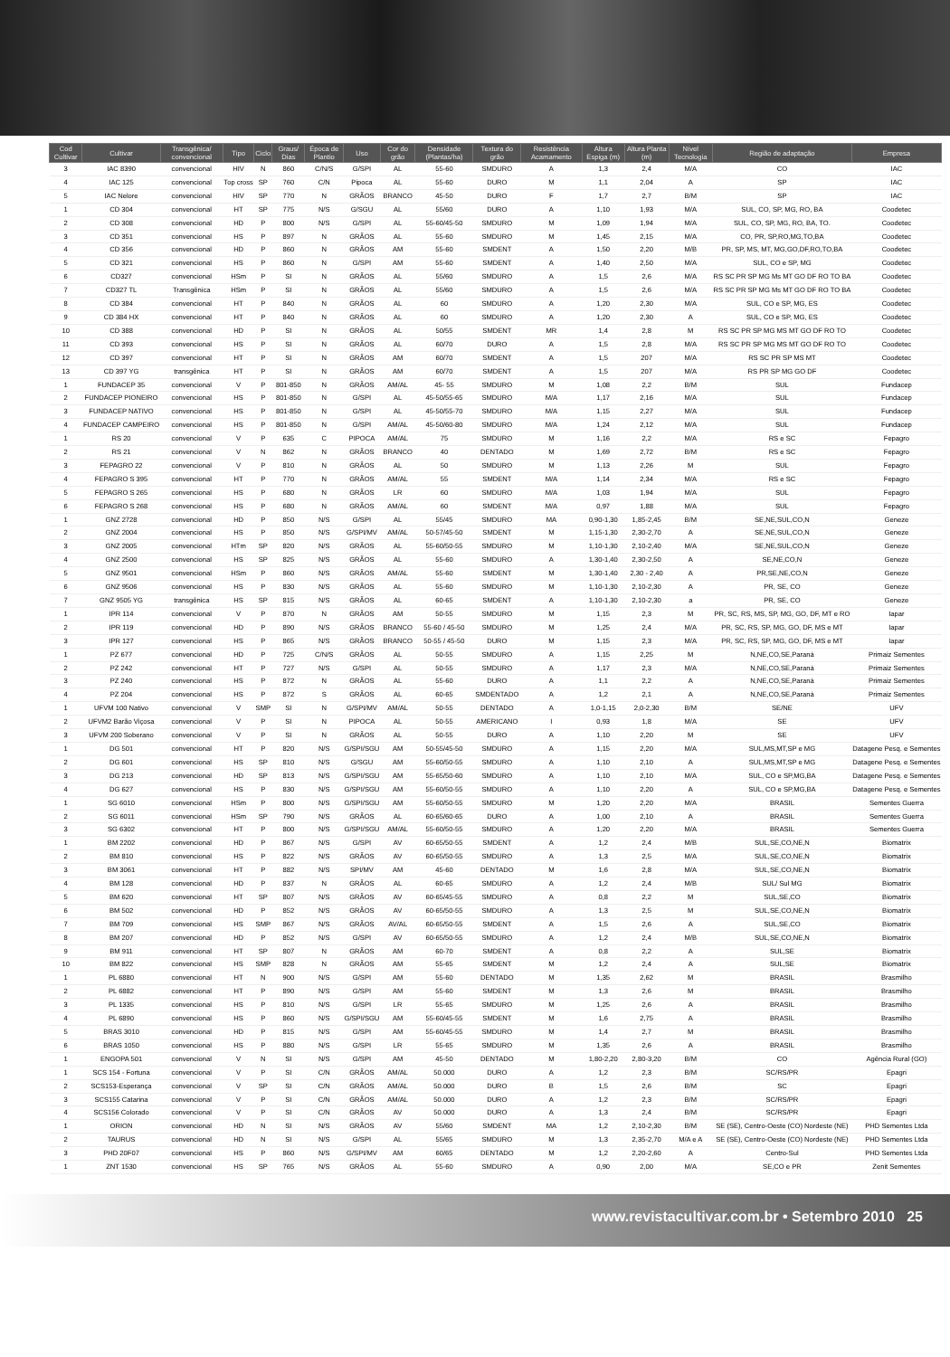| Cod Cultivar | Cultivar | Transgênica/ convencional | Tipo | Ciclo | Graus/ Dias | Época de Plantio | Uso | Cor do grão | Densidade (Plantas/ha) | Textura do grão | Resistência Acamamento | Altura Espiga (m) | Altura Planta (m) | Nível Tecnologia | Região de adaptação | Empresa |
| --- | --- | --- | --- | --- | --- | --- | --- | --- | --- | --- | --- | --- | --- | --- | --- | --- |
| 3 | IAC 8390 | convencional | HIV | N | 860 | C/N/S | G/SPI | AL | 55-60 | SMDURO | A | 1,3 | 2,4 | M/A | CO | IAC |
| 4 | IAC 125 | convencional | Top cross | SP | 760 | C/N | Pipoca | AL | 55-60 | DURO | M | 1,1 | 2,04 | A | SP | IAC |
| 5 | IAC Nelore | convencional | HIV | SP | 770 | N | GRÃOS | BRANCO | 45-50 | DURO | F | 1,7 | 2,7 | B/M | SP | IAC |
| 1 | CD 304 | convencional | HT | SP | 775 | N/S | G/SGU | AL | 55/60 | DURO | A | 1,10 | 1,93 | M/A | SUL, CO, SP, MG, RO, BA | Coodetec |
| 2 | CD 308 | convencional | HD | P | 800 | N/S | G/SPI | AL | 55-60/45-50 | SMDURO | M | 1,09 | 1,94 | M/A | SUL, CO, SP, MG, RO, BA, TO. | Coodetec |
| 3 | CD 351 | convencional | HS | P | 897 | N | GRÃOS | AL | 55-60 | SMDURO | M | 1,45 | 2,15 | M/A | CO, PR, SP,RO,MG,TO,BA | Coodetec |
| 4 | CD 356 | convencional | HD | P | 860 | N | GRÃOS | AM | 55-60 | SMDENT | A | 1,50 | 2,20 | M/B | PR, SP, MS, MT, MG,GO,DF,RO,TO,BA | Coodetec |
| 5 | CD 321 | convencional | HS | P | 860 | N | G/SPI | AM | 55-60 | SMDENT | A | 1,40 | 2,50 | M/A | SUL, CO e SP, MG | Coodetec |
| 6 | CD327 | convencional | HSm | P | SI | N | GRÃOS | AL | 55/60 | SMDURO | A | 1,5 | 2,6 | M/A | RS SC PR SP MG Ms MT GO DF RO TO BA | Coodetec |
| 7 | CD327 TL | Transgênica | HSm | P | SI | N | GRÃOS | AL | 55/60 | SMDURO | A | 1,5 | 2,6 | M/A | RS SC PR SP MG Ms MT GO DF RO TO BA | Coodetec |
| 8 | CD 384 | convencional | HT | P | 840 | N | GRÃOS | AL | 60 | SMDURO | A | 1,20 | 2,30 | M/A | SUL, CO e SP, MG, ES | Coodetec |
| 9 | CD 384 HX | convencional | HT | P | 840 | N | GRÃOS | AL | 60 | SMDURO | A | 1,20 | 2,30 | A | SUL, CO e SP, MG, ES | Coodetec |
| 10 | CD 388 | convencional | HD | P | SI | N | GRÃOS | AL | 50/55 | SMDENT | MR | 1,4 | 2,8 | M | RS SC PR SP MG MS MT GO DF RO TO | Coodetec |
| 11 | CD 393 | convencional | HS | P | SI | N | GRÃOS | AL | 60/70 | DURO | A | 1,5 | 2,8 | M/A | RS SC PR SP MG MS MT GO DF RO TO | Coodetec |
| 12 | CD 397 | convencional | HT | P | SI | N | GRÃOS | AM | 60/70 | SMDENT | A | 1,5 | 207 | M/A | RS SC PR SP MS MT | Coodetec |
| 13 | CD 397 YG | transgênica | HT | P | SI | N | GRÃOS | AM | 60/70 | SMDENT | A | 1,5 | 207 | M/A | RS PR SP MG GO DF | Coodetec |
| 1 | FUNDACEP 35 | convencional | V | P | 801-850 | N | GRÃOS | AM/AL | 45- 55 | SMDURO | M | 1,08 | 2,2 | B/M | SUL | Fundacep |
| 2 | FUNDACEP PIONEIRO | convencional | HS | P | 801-850 | N | G/SPI | AL | 45-50/55-65 | SMDURO | M/A | 1,17 | 2,16 | M/A | SUL | Fundacep |
| 3 | FUNDACEP NATIVO | convencional | HS | P | 801-850 | N | G/SPI | AL | 45-50/55-70 | SMDURO | M/A | 1,15 | 2,27 | M/A | SUL | Fundacep |
| 4 | FUNDACEP CAMPEIRO | convencional | HS | P | 801-850 | N | G/SPI | AM/AL | 45-50/60-80 | SMDURO | M/A | 1,24 | 2,12 | M/A | SUL | Fundacep |
| 1 | RS 20 | convencional | V | P | 635 | C | PIPOCA | AM/AL | 75 | SMDURO | M | 1,16 | 2,2 | M/A | RS e SC | Fepagro |
| 2 | RS 21 | convencional | V | N | 862 | N | GRÃOS | BRANCO | 40 | DENTADO | M | 1,69 | 2,72 | B/M | RS e SC | Fepagro |
| 3 | FEPAGRO 22 | convencional | V | P | 810 | N | GRÃOS | AL | 50 | SMDURO | M | 1,13 | 2,26 | M | SUL | Fepagro |
| 4 | FEPAGRO S 395 | convencional | HT | P | 770 | N | GRÃOS | AM/AL | 55 | SMDENT | M/A | 1,14 | 2,34 | M/A | RS e SC | Fepagro |
| 5 | FEPAGRO S 265 | convencional | HS | P | 680 | N | GRÃOS | LR | 60 | SMDURO | M/A | 1,03 | 1,94 | M/A | SUL | Fepagro |
| 6 | FEPAGRO S 268 | convencional | HS | P | 680 | N | GRÃOS | AM/AL | 60 | SMDENT | M/A | 0,97 | 1,88 | M/A | SUL | Fepagro |
| 1 | GNZ 2728 | convencional | HD | P | 850 | N/S | G/SPI | AL | 55/45 | SMDURO | MA | 0,90-1,30 | 1,85-2,45 | B/M | SE,NE,SUL,CO,N | Geneze |
| 2 | GNZ 2004 | convencional | HS | P | 850 | N/S | G/SPI/MV | AM/AL | 50-57/45-50 | SMDENT | M | 1,15-1,30 | 2,30-2,70 | A | SE,NE,SUL,CO,N | Geneze |
| 3 | GNZ 2005 | convencional | HTm | SP | 820 | N/S | GRÃOS | AL | 55-60/50-55 | SMDURO | M | 1,10-1,30 | 2,10-2,40 | M/A | SE,NE,SUL,CO,N | Geneze |
| 4 | GNZ 2500 | convencional | HS | SP | 825 | N/S | GRÃOS | AL | 55-60 | SMDURO | A | 1,30-1,40 | 2,30-2,50 | A | SE,NE,CO,N | Geneze |
| 5 | GNZ 9501 | convencional | HSm | P | 860 | N/S | GRÃOS | AM/AL | 55-60 | SMDENT | M | 1,30-1,40 | 2,30 - 2,40 | A | PR,SE,NE,CO,N | Geneze |
| 6 | GNZ 9506 | convencional | HS | P | 830 | N/S | GRÃOS | AL | 55-60 | SMDURO | M | 1,10-1,30 | 2,10-2,30 | A | PR, SE, CO | Geneze |
| 7 | GNZ 9505 YG | transgênica | HS | SP | 815 | N/S | GRÃOS | AL | 60-65 | SMDENT | A | 1,10-1,30 | 2,10-2,30 | a | PR, SE, CO | Geneze |
| 1 | IPR 114 | convencional | V | P | 870 | N | GRÃOS | AM | 50-55 | SMDURO | M | 1,15 | 2,3 | M | PR, SC, RS, MS, SP, MG, GO, DF, MT e RO | Iapar |
| 2 | IPR 119 | convencional | HD | P | 890 | N/S | GRÃOS | BRANCO | 55-60 / 45-50 | SMDURO | M | 1,25 | 2,4 | M/A | PR, SC, RS, SP, MG, GO, DF, MS e MT | Iapar |
| 3 | IPR 127 | convencional | HS | P | 865 | N/S | GRÃOS | BRANCO | 50-55 / 45-50 | DURO | M | 1,15 | 2,3 | M/A | PR, SC, RS, SP, MG, GO, DF, MS e MT | Iapar |
| 1 | PZ 677 | convencional | HD | P | 725 | C/N/S | GRÃOS | AL | 50-55 | SMDURO | A | 1,15 | 2,25 | M | N,NE,CO,SE,Paraná | Primaiz Sementes |
| 2 | PZ 242 | convencional | HT | P | 727 | N/S | G/SPI | AL | 50-55 | SMDURO | A | 1,17 | 2,3 | M/A | N,NE,CO,SE,Paraná | Primaiz Sementes |
| 3 | PZ 240 | convencional | HS | P | 872 | N | GRÃOS | AL | 55-60 | DURO | A | 1,1 | 2,2 | A | N,NE,CO,SE,Paraná | Primaiz Sementes |
| 4 | PZ 204 | convencional | HS | P | 872 | S | GRÃOS | AL | 60-65 | SMDENTADO | A | 1,2 | 2,1 | A | N,NE,CO,SE,Paraná | Primaiz Sementes |
| 1 | UFVM 100 Nativo | convencional | V | SMP | SI | N | G/SPI/MV | AM/AL | 50-55 | DENTADO | A | 1,0-1,15 | 2,0-2,30 | B/M | SE/NE | UFV |
| 2 | UFVM2 Barão Viçosa | convencional | V | P | SI | N | PIPOCA | AL | 50-55 | AMERICANO | I | 0,93 | 1,8 | M/A | SE | UFV |
| 3 | UFVM 200 Soberano | convencional | V | P | SI | N | GRÃOS | AL | 50-55 | DURO | A | 1,10 | 2,20 | M | SE | UFV |
| 1 | DG 501 | convencional | HT | P | 820 | N/S | G/SPI/SGU | AM | 50-55/45-50 | SMDURO | A | 1,15 | 2,20 | M/A | SUL,MS,MT,SP e MG | Datagene Pesq. e Sementes |
| 2 | DG 601 | convencional | HS | SP | 810 | N/S | G/SGU | AM | 55-60/50-55 | SMDURO | A | 1,10 | 2,10 | A | SUL,MS,MT,SP e MG | Datagene Pesq. e Sementes |
| 3 | DG 213 | convencional | HD | SP | 813 | N/S | G/SPI/SGU | AM | 55-65/50-60 | SMDURO | A | 1,10 | 2,10 | M/A | SUL, CO e SP,MG,BA | Datagene Pesq. e Sementes |
| 4 | DG 627 | convencional | HS | P | 830 | N/S | G/SPI/SGU | AM | 55-60/50-55 | SMDURO | A | 1,10 | 2,20 | A | SUL, CO e SP,MG,BA | Datagene Pesq. e Sementes |
| 1 | SG 6010 | convencional | HSm | P | 800 | N/S | G/SPI/SGU | AM | 55-60/50-55 | SMDURO | M | 1,20 | 2,20 | M/A | BRASIL | Sementes Guerra |
| 2 | SG 6011 | convencional | HSm | SP | 790 | N/S | GRÃOS | AL | 60-65/60-65 | DURO | A | 1,00 | 2,10 | A | BRASIL | Sementes Guerra |
| 3 | SG 6302 | convencional | HT | P | 800 | N/S | G/SPI/SGU | AM/AL | 55-60/50-55 | SMDURO | A | 1,20 | 2,20 | M/A | BRASIL | Sementes Guerra |
| 1 | BM 2202 | convencional | HD | P | 867 | N/S | G/SPI | AV | 60-65/50-55 | SMDENT | A | 1,2 | 2,4 | M/B | SUL,SE,CO,NE,N | Biomatrix |
| 2 | BM 810 | convencional | HS | P | 822 | N/S | GRÃOS | AV | 60-65/50-55 | SMDURO | A | 1,3 | 2,5 | M/A | SUL,SE,CO,NE,N | Biomatrix |
| 3 | BM 3061 | convencional | HT | P | 882 | N/S | SPI/MV | AM | 45-60 | DENTADO | M | 1,6 | 2,8 | M/A | SUL,SE,CO,NE,N | Biomatrix |
| 4 | BM 128 | convencional | HD | P | 837 | N | GRÃOS | AL | 60-65 | SMDURO | A | 1,2 | 2,4 | M/B | SUL/ Sul MG | Biomatrix |
| 5 | BM 620 | convencional | HT | SP | 807 | N/S | GRÃOS | AV | 60-65/45-55 | SMDURO | A | 0,8 | 2,2 | M | SUL,SE,CO | Biomatrix |
| 6 | BM 502 | convencional | HD | P | 852 | N/S | GRÃOS | AV | 60-65/50-55 | SMDURO | A | 1,3 | 2,5 | M | SUL,SE,CO,NE,N | Biomatrix |
| 7 | BM 709 | convencional | HS | SMP | 867 | N/S | GRÃOS | AV/AL | 60-65/50-55 | SMDENT | A | 1,5 | 2,6 | A | SUL,SE,CO | Biomatrix |
| 8 | BM 207 | convencional | HD | P | 852 | N/S | G/SPI | AV | 60-65/50-55 | SMDURO | A | 1,2 | 2,4 | M/B | SUL,SE,CO,NE,N | Biomatrix |
| 9 | BM 911 | convencional | HT | SP | 807 | N | GRÃOS | AM | 60-70 | SMDENT | A | 0,8 | 2,2 | A | SUL,SE | Biomatrix |
| 10 | BM 822 | convencional | HS | SMP | 828 | N | GRÃOS | AM | 55-65 | SMDENT | M | 1,2 | 2,4 | A | SUL,SE | Biomatrix |
| 1 | PL 6880 | convencional | HT | N | 900 | N/S | G/SPI | AM | 55-60 | DENTADO | M | 1,35 | 2,62 | M | BRASIL | Brasmilho |
| 2 | PL 6882 | convencional | HT | P | 890 | N/S | G/SPI | AM | 55-60 | SMDENT | M | 1,3 | 2,6 | M | BRASIL | Brasmilho |
| 3 | PL 1335 | convencional | HS | P | 810 | N/S | G/SPI | LR | 55-65 | SMDURO | M | 1,25 | 2,6 | A | BRASIL | Brasmilho |
| 4 | PL 6890 | convencional | HS | P | 860 | N/S | G/SPI/SGU | AM | 55-60/45-55 | SMDENT | M | 1,6 | 2,75 | A | BRASIL | Brasmilho |
| 5 | BRAS 3010 | convencional | HD | P | 815 | N/S | G/SPI | AM | 55-60/45-55 | SMDURO | M | 1,4 | 2,7 | M | BRASIL | Brasmilho |
| 6 | BRAS 1050 | convencional | HS | P | 880 | N/S | G/SPI | LR | 55-65 | SMDURO | M | 1,35 | 2,6 | A | BRASIL | Brasmilho |
| 1 | ENGOPA 501 | convencional | V | N | SI | N/S | G/SPI | AM | 45-50 | DENTADO | M | 1,80-2,20 | 2,80-3,20 | B/M | CO | Agência Rural (GO) |
| 1 | SCS 154 - Fortuna | convencional | V | P | SI | C/N | GRÃOS | AM/AL | 50.000 | DURO | A | 1,2 | 2,3 | B/M | SC/RS/PR | Epagri |
| 2 | SCS153-Esperança | convencional | V | SP | SI | C/N | GRÃOS | AM/AL | 50.000 | DURO | B | 1,5 | 2,6 | B/M | SC | Epagri |
| 3 | SCS155 Catarina | convencional | V | P | SI | C/N | GRÃOS | AM/AL | 50.000 | DURO | A | 1,2 | 2,3 | B/M | SC/RS/PR | Epagri |
| 4 | SCS156 Colorado | convencional | V | P | SI | C/N | GRÃOS | AV | 50.000 | DURO | A | 1,3 | 2,4 | B/M | SC/RS/PR | Epagri |
| 1 | ORION | convencional | HD | N | SI | N/S | GRÃOS | AV | 55/60 | SMDENT | MA | 1,2 | 2,10-2,30 | B/M | SE (SE), Centro-Oeste (CO) Nordeste (NE) | PHD Sementes Ltda |
| 2 | TAURUS | convencional | HD | N | SI | N/S | G/SPI | AL | 55/65 | SMDURO | M | 1,3 | 2,35-2,70 | M/A e A | SE (SE), Centro-Oeste (CO) Nordeste (NE) | PHD Sementes Ltda |
| 3 | PHD 20F07 | convencional | HS | P | 860 | N/S | G/SPI/MV | AM | 60/65 | DENTADO | M | 1,2 | 2,20-2,60 | A | Centro-Sul | PHD Sementes Ltda |
| 1 | ZNT 1530 | convencional | HS | SP | 765 | N/S | GRÃOS | AL | 55-60 | SMDURO | A | 0,90 | 2,00 | M/A | SE,CO e PR | Zenit Sementes |
www.revistacultivar.com.br • Setembro 2010 25